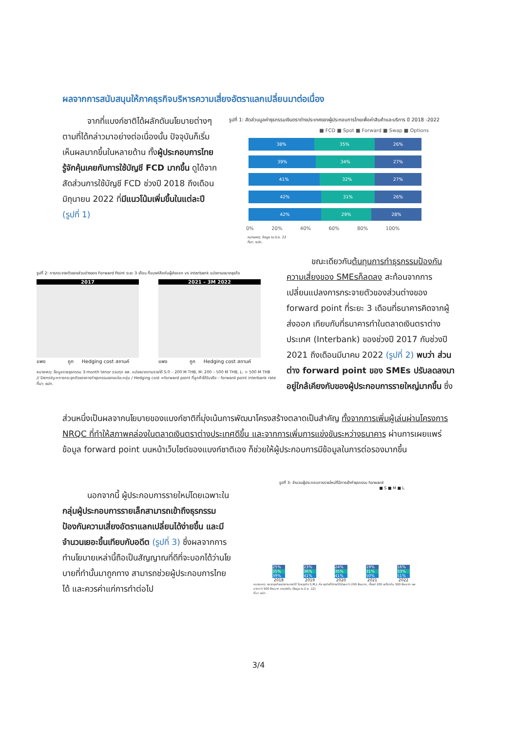ผลจากการสนับสนุนให้ภาคธุรกิจบริหารความเสี่ยงอัตราแลกเปลี่ยนมาต่อเนื่อง
   จากที่แบงก์ชาติได้ผลักดันนโยบายต่างๆ ตามที่ได้กล่าวมาอย่างต่อเนื่องนั้น ปัจจุบันก็เริ่มเห็นผลมากขึ้นในหลายด้าน ทั้งผู้ประกอบการไทยรู้จักคุ้นเคยกับการใช้บัญชี FCD มากขึ้น ดูได้จากสัดส่วนการใช้บัญชี FCD ช่วงปี 2018 ถึงเดือนมิถุนายน 2022 ที่มีแนวโน้มเพิ่มขึ้นในแต่ละปี (รูปที่ 1)
รูปที่ 1: สัดส่วนมูลค่าธุรกรรมเงินตราต่างประเทศของผู้ประกอบการไทยเพื่อค่าสินค้าและบริการ ปี 2018 -2022
■ FCD ■ Spot ■ Forward ■ Swap ■ Options
38% 35% 26%
39% 34% 27%
41% 32% 27%
42% 31% 26%
42% 29% 28%
0%     20%     40%     60%     80%     100%
หมายเหตุ: ข้อมูล ณ มิ.ย. 22
ที่มา: ธปท.
รูปที่ 2: การกระจายตัวของส่วนต่างของ Forward Point ระยะ 3 เดือน ที่แบงก์คิดกับผู้ส่งออก vs interbank แบ่งตามขนาดธุรกิจ
2017
แพง      ถูก   Hedging cost สถานค์
2021 – 3M 2022
แพง      ถูก   Hedging cost สถานค์
หมายเหตุ: ข้อมูลรายธุรกรรม 3-month tenor รวมทุก ธพ. แบ่งขนาดตามรายได้ S:0 – 200 M THB, M: 200 – 500 M THB, L: > 500 M THB
// Density=การกระจุกตัวของการทำธุรกรรมของแต่ละกลุ่ม / Hedging cost =forward point ที่ลูกค้าได้รับจริง – forward point interbank rate
ที่มา: ธปท.
   ขณะเดียวกันต้นทุนการทำธุรกรรมป้องกันความเสี่ยงของ SMEsก็ลดลง สะท้อนจากการเปลี่ยนแปลงการกระจายตัวของส่วนต่างของ forward point ที่ระยะ 3 เดือนที่ธนาคารคิดจากผู้ส่งออก เทียบกับที่ธนาคารทำในตลาดเงินตราต่างประเทศ (Interbank) ของช่วงปี 2017 กับช่วงปี 2021 ถึงเดือนมีนาคม 2022 (รูปที่ 2) พบว่า ส่วนต่าง forward point ของ SMEs ปรับลดลงมาอยู่ใกล้เคียงกับของผู้ประกอบการรายใหญ่มากขึ้น ซึ่ง
ส่วนหนึ่งเป็นผลจากนโยบายของแบงก์ชาติที่มุ่งเน้นการพัฒนาโครงสร้างตลาดเป็นสำคัญ ทั้งจากการเพิ่มผู้เล่นผ่านโครงการ NRQC ที่ทำให้สภาพคล่องในตลาดเงินตราต่างประเทศดีขึ้น และจากการเพิ่มการแข่งขันระหว่างธนาคาร ผ่านการเผยแพร่ข้อมูล forward point บนหน้าเว็บไซต์ของแบงก์ชาติเอง ก็ช่วยให้ผู้ประกอบการมีข้อมูลในการต่อรองมากขึ้น
   นอกจากนี้ ผู้ประกอบการรายใหม่โดยเฉพาะในกลุ่มผู้ประกอบการรายเล็กสามารถเข้าถึงธุรกรรมป้องกันความเสี่ยงอัตราแลกเปลี่ยนได้ง่ายขึ้น และมีจำนวนเยอะขึ้นเทียบกับอดีต (รูปที่ 3) ซึ่งผลจากการทำนโยบายเหล่านี้ถือเป็นสัญญาณที่ดีที่จะบอกได้ว่านโยบายที่ทำนั้นมาถูกทาง สามารถช่วยผู้ประกอบการไทยได้ และควรค่าแก่การทำต่อไป
รูปที่ 3: จำนวนผู้ประกอบการรายใหม่ที่มีการเข้าทำธุรกรรม forward
■ S ■ M ■ L
25%
35%
39%
23%
36%
41%
24%
35%
41%
19%
31%
50%
16%
33%
51%
2018 2019 2020 2021 2022
หมายเหตุ: ขนาดธุรกิจแบ่งตามรายได้ โดยธุรกิจ S,M,L คือ ธุรกิจที่มีรายได้น้อยกว่า 200 ล้านบาท, ตั้งแต่ 200 แต่ไม่เกิน 500 ล้านบาท และมากกว่า 500 ล้านบาท ตามลำดับ (ข้อมูล ณ มิ.ย. 22)
ที่มา: ธปท.
3/4